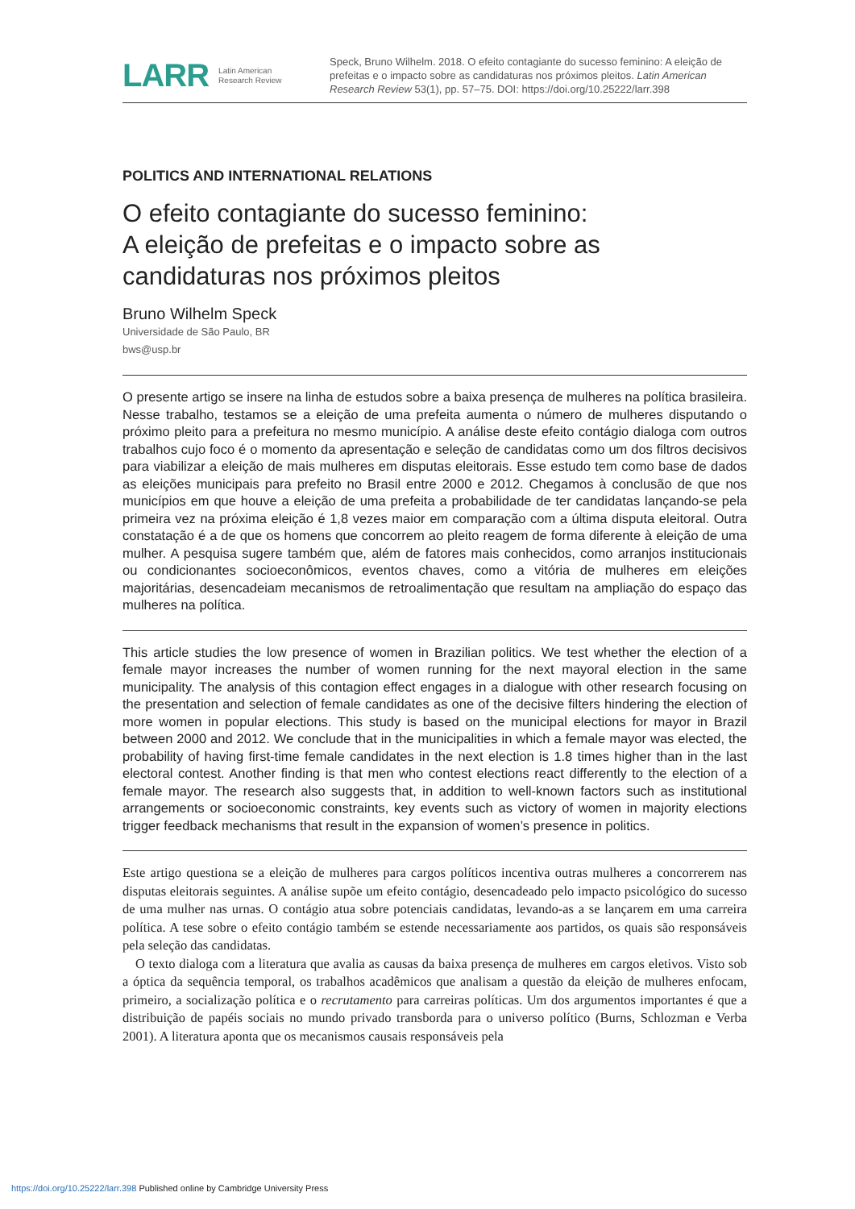LARR Latin American
Research Review
Speck, Bruno Wilhelm. 2018. O efeito contagiante do sucesso feminino: A eleição de prefeitas e o impacto sobre as candidaturas nos próximos pleitos. Latin American Research Review 53(1), pp. 57–75. DOI: https://doi.org/10.25222/larr.398
POLITICS AND INTERNATIONAL RELATIONS
O efeito contagiante do sucesso feminino:
A eleição de prefeitas e o impacto sobre as candidaturas nos próximos pleitos
Bruno Wilhelm Speck
Universidade de São Paulo, BR
bws@usp.br
O presente artigo se insere na linha de estudos sobre a baixa presença de mulheres na política brasileira. Nesse trabalho, testamos se a eleição de uma prefeita aumenta o número de mulheres disputando o próximo pleito para a prefeitura no mesmo município. A análise deste efeito contágio dialoga com outros trabalhos cujo foco é o momento da apresentação e seleção de candidatas como um dos filtros decisivos para viabilizar a eleição de mais mulheres em disputas eleitorais. Esse estudo tem como base de dados as eleições municipais para prefeito no Brasil entre 2000 e 2012. Chegamos à conclusão de que nos municípios em que houve a eleição de uma prefeita a probabilidade de ter candidatas lançando-se pela primeira vez na próxima eleição é 1,8 vezes maior em comparação com a última disputa eleitoral. Outra constatação é a de que os homens que concorrem ao pleito reagem de forma diferente à eleição de uma mulher. A pesquisa sugere também que, além de fatores mais conhecidos, como arranjos institucionais ou condicionantes socioeconômicos, eventos chaves, como a vitória de mulheres em eleições majoritárias, desencadeiam mecanismos de retroalimentação que resultam na ampliação do espaço das mulheres na política.
This article studies the low presence of women in Brazilian politics. We test whether the election of a female mayor increases the number of women running for the next mayoral election in the same municipality. The analysis of this contagion effect engages in a dialogue with other research focusing on the presentation and selection of female candidates as one of the decisive filters hindering the election of more women in popular elections. This study is based on the municipal elections for mayor in Brazil between 2000 and 2012. We conclude that in the municipalities in which a female mayor was elected, the probability of having first-time female candidates in the next election is 1.8 times higher than in the last electoral contest. Another finding is that men who contest elections react differently to the election of a female mayor. The research also suggests that, in addition to well-known factors such as institutional arrangements or socioeconomic constraints, key events such as victory of women in majority elections trigger feedback mechanisms that result in the expansion of women’s presence in politics.
Este artigo questiona se a eleição de mulheres para cargos políticos incentiva outras mulheres a concorrerem nas disputas eleitorais seguintes. A análise supõe um efeito contágio, desencadeado pelo impacto psicológico do sucesso de uma mulher nas urnas. O contágio atua sobre potenciais candidatas, levando-as a se lançarem em uma carreira política. A tese sobre o efeito contágio também se estende necessariamente aos partidos, os quais são responsáveis pela seleção das candidatas.
O texto dialoga com a literatura que avalia as causas da baixa presença de mulheres em cargos eletivos. Visto sob a óptica da sequência temporal, os trabalhos acadêmicos que analisam a questão da eleição de mulheres enfocam, primeiro, a socialização política e o recrutamento para carreiras políticas. Um dos argumentos importantes é que a distribuição de papéis sociais no mundo privado transborda para o universo político (Burns, Schlozman e Verba 2001). A literatura aponta que os mecanismos causais responsáveis pela
https://doi.org/10.25222/larr.398 Published online by Cambridge University Press